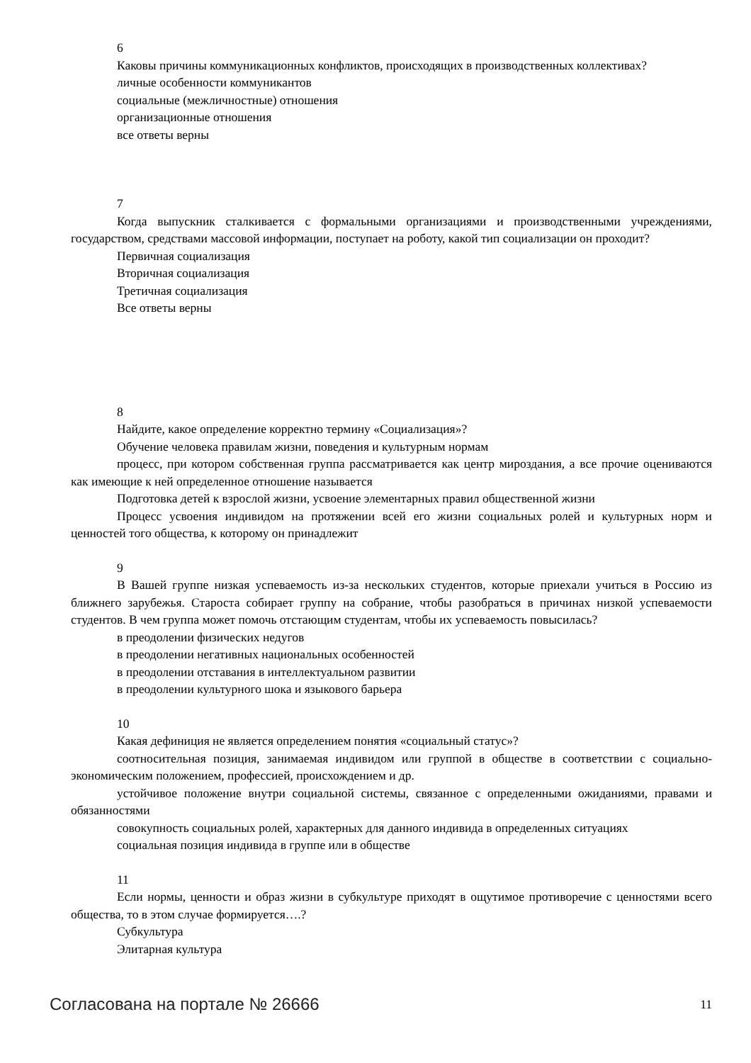6
Каковы причины коммуникационных конфликтов, происходящих в производственных коллективах?
личные особенности коммуникантов
социальные (межличностные) отношения
организационные отношения
все ответы верны
7
Когда выпускник сталкивается с формальными организациями и производственными учреждениями, государством, средствами массовой информации, поступает на роботу, какой тип социализации он проходит?
Первичная социализация
Вторичная социализация
Третичная социализация
Все ответы верны
8
Найдите, какое определение корректно термину «Социализация»?
Обучение человека правилам жизни, поведения и культурным нормам
процесс, при котором собственная группа рассматривается как центр мироздания, а все прочие оцениваются как имеющие к ней определенное отношение называется
Подготовка детей к взрослой жизни, усвоение элементарных правил общественной жизни
Процесс усвоения индивидом на протяжении всей его жизни социальных ролей и культурных норм и ценностей того общества, к которому он принадлежит
9
В Вашей группе низкая успеваемость из-за нескольких студентов, которые приехали учиться в Россию из ближнего зарубежья. Староста собирает группу на собрание, чтобы разобраться в причинах низкой успеваемости студентов. В чем группа может помочь отстающим студентам, чтобы их успеваемость повысилась?
в преодолении физических недугов
в преодолении негативных национальных особенностей
в преодолении отставания в интеллектуальном развитии
в преодолении культурного шока и языкового барьера
10
Какая дефиниция не является определением понятия «социальный статус»?
соотносительная позиция, занимаемая индивидом или группой в обществе в соответствии с социально-экономическим положением, профессией, происхождением и др.
устойчивое положение внутри социальной системы, связанное с определенными ожиданиями, правами и обязанностями
совокупность социальных ролей, характерных для данного индивида в определенных ситуациях
социальная позиция индивида в группе или в обществе
11
Если нормы, ценности и образ жизни в субкультуре приходят в ощутимое противоречие с ценностями всего общества, то в этом случае формируется….?
Субкультура
Элитарная культура
Согласована на портале № 26666 11